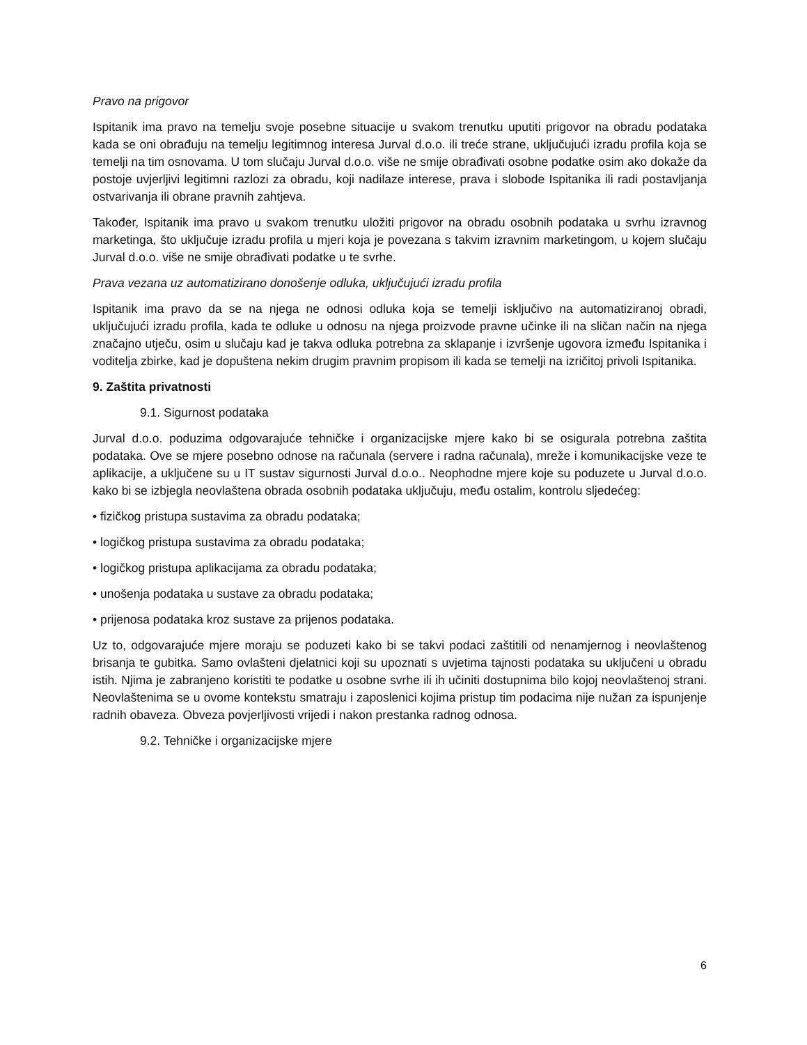Pravo na prigovor
Ispitanik ima pravo na temelju svoje posebne situacije u svakom trenutku uputiti prigovor na obradu podataka kada se oni obrađuju na temelju legitimnog interesa Jurval d.o.o. ili treće strane, uključujući izradu profila koja se temelji na tim osnovama. U tom slučaju Jurval d.o.o. više ne smije obrađivati osobne podatke osim ako dokaže da postoje uvjerljivi legitimni razlozi za obradu, koji nadilaze interese, prava i slobode Ispitanika ili radi postavljanja ostvarivanja ili obrane pravnih zahtjeva.
Također, Ispitanik ima pravo u svakom trenutku uložiti prigovor na obradu osobnih podataka u svrhu izravnog marketinga, što uključuje izradu profila u mjeri koja je povezana s takvim izravnim marketingom, u kojem slučaju Jurval d.o.o. više ne smije obrađivati podatke u te svrhe.
Prava vezana uz automatizirano donošenje odluka, uključujući izradu profila
Ispitanik ima pravo da se na njega ne odnosi odluka koja se temelji isključivo na automatiziranoj obradi, uključujući izradu profila, kada te odluke u odnosu na njega proizvode pravne učinke ili na sličan način na njega značajno utječu, osim u slučaju kad je takva odluka potrebna za sklapanje i izvršenje ugovora između Ispitanika i voditelja zbirke, kad je dopuštena nekim drugim pravnim propisom ili kada se temelji na izričitoj privoli Ispitanika.
9. Zaštita privatnosti
9.1. Sigurnost podataka
Jurval d.o.o. poduzima odgovarajuće tehničke i organizacijske mjere kako bi se osigurala potrebna zaštita podataka. Ove se mjere posebno odnose na računala (servere i radna računala), mreže i komunikacijske veze te aplikacije, a uključene su u IT sustav sigurnosti Jurval d.o.o.. Neophodne mjere koje su poduzete u Jurval d.o.o. kako bi se izbjegla neovlaštena obrada osobnih podataka uključuju, među ostalim, kontrolu sljedećeg:
• fizičkog pristupa sustavima za obradu podataka;
• logičkog pristupa sustavima za obradu podataka;
• logičkog pristupa aplikacijama za obradu podataka;
• unošenja podataka u sustave za obradu podataka;
• prijenosa podataka kroz sustave za prijenos podataka.
Uz to, odgovarajuće mjere moraju se poduzeti kako bi se takvi podaci zaštitili od nenamjernog i neovlaštenog brisanja te gubitka. Samo ovlašteni djelatnici koji su upoznati s uvjetima tajnosti podataka su uključeni u obradu istih. Njima je zabranjeno koristiti te podatke u osobne svrhe ili ih učiniti dostupnima bilo kojoj neovlaštenoj strani. Neovlaštenima se u ovome kontekstu smatraju i zaposlenici kojima pristup tim podacima nije nužan za ispunjenje radnih obaveza. Obveza povjerljivosti vrijedi i nakon prestanka radnog odnosa.
9.2. Tehničke i organizacijske mjere
6